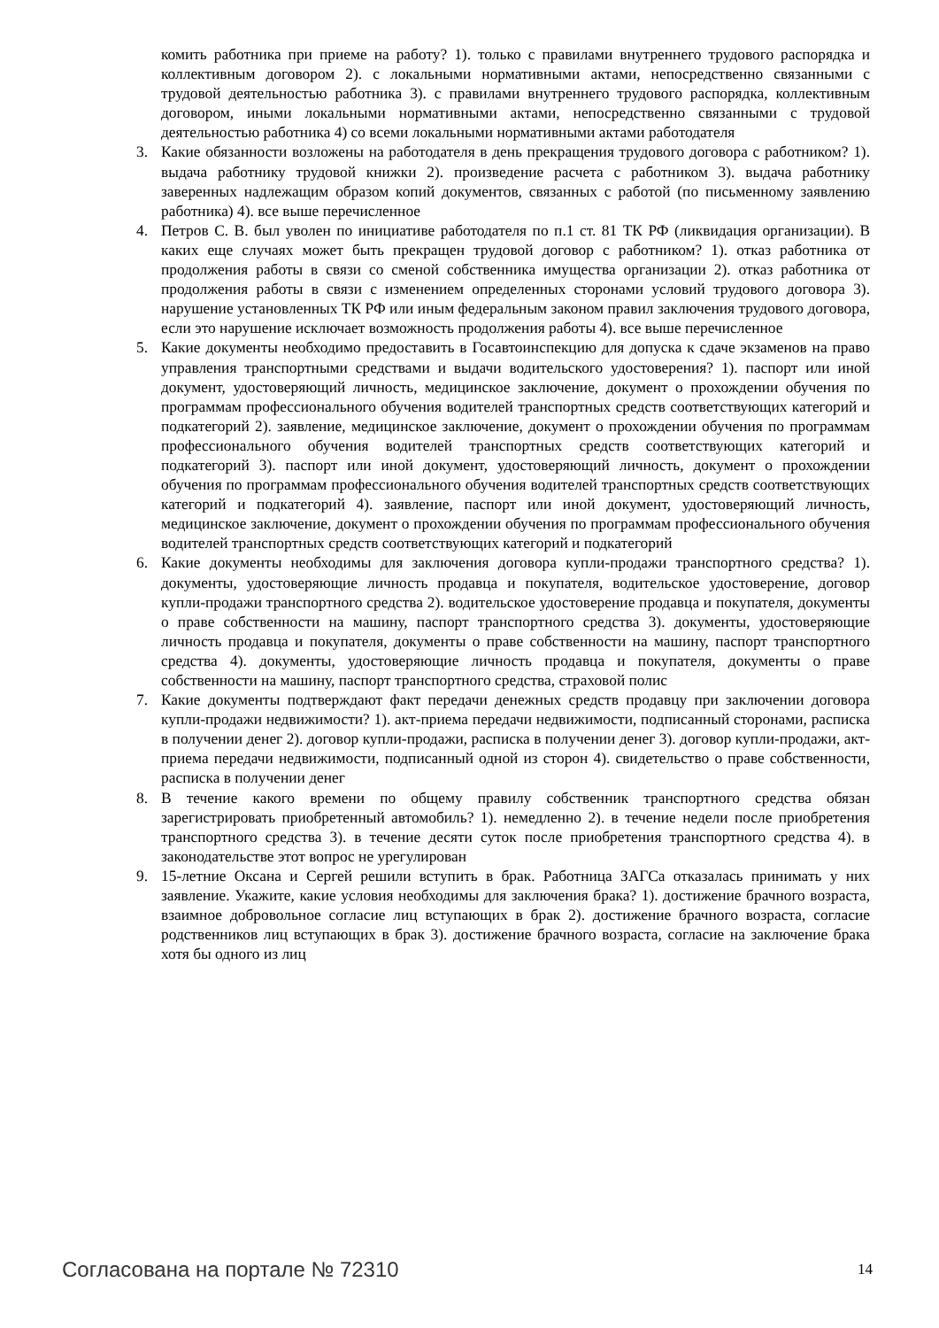комить работника при приеме на работу? 1). только с правилами внутреннего трудового распорядка и коллективным договором 2). с локальными нормативными актами, непосредственно связанными с трудовой деятельностью работника 3). с правилами внутреннего трудового распорядка, коллективным договором, иными локальными нормативными актами, непосредственно связанными с трудовой деятельностью работника 4) со всеми локальными нормативными актами работодателя
3. Какие обязанности возложены на работодателя в день прекращения трудового договора с работником? 1). выдача работнику трудовой книжки 2). произведение расчета с работником 3). выдача работнику заверенных надлежащим образом копий документов, связанных с работой (по письменному заявлению работника) 4). все выше перечисленное
4. Петров С. В. был уволен по инициативе работодателя по п.1 ст. 81 ТК РФ (ликвидация организации). В каких еще случаях может быть прекращен трудовой договор с работником? 1). отказ работника от продолжения работы в связи со сменой собственника имущества организации 2). отказ работника от продолжения работы в связи с изменением определенных сторонами условий трудового договора 3). нарушение установленных ТК РФ или иным федеральным законом правил заключения трудового договора, если это нарушение исключает возможность продолжения работы 4). все выше перечисленное
5. Какие документы необходимо предоставить в Госавтоинспекцию для допуска к сдаче экзаменов на право управления транспортными средствами и выдачи водительского удостоверения? 1). паспорт или иной документ, удостоверяющий личность, медицинское заключение, документ о прохождении обучения по программам профессионального обучения водителей транспортных средств соответствующих категорий и подкатегорий 2). заявление, медицинское заключение, документ о прохождении обучения по программам профессионального обучения водителей транспортных средств соответствующих категорий и подкатегорий 3). паспорт или иной документ, удостоверяющий личность, документ о прохождении обучения по программам профессионального обучения водителей транспортных средств соответствующих категорий и подкатегорий 4). заявление, паспорт или иной документ, удостоверяющий личность, медицинское заключение, документ о прохождении обучения по программам профессионального обучения водителей транспортных средств соответствующих категорий и подкатегорий
6. Какие документы необходимы для заключения договора купли-продажи транспортного средства? 1). документы, удостоверяющие личность продавца и покупателя, водительское удостоверение, договор купли-продажи транспортного средства 2). водительское удостоверение продавца и покупателя, документы о праве собственности на машину, паспорт транспортного средства 3). документы, удостоверяющие личность продавца и покупателя, документы о праве собственности на машину, паспорт транспортного средства 4). документы, удостоверяющие личность продавца и покупателя, документы о праве собственности на машину, паспорт транспортного средства, страховой полис
7. Какие документы подтверждают факт передачи денежных средств продавцу при заключении договора купли-продажи недвижимости? 1). акт-приема передачи недвижимости, подписанный сторонами, расписка в получении денег 2). договор купли-продажи, расписка в получении денег 3). договор купли-продажи, акт-приема передачи недвижимости, подписанный одной из сторон 4). свидетельство о праве собственности, расписка в получении денег
8. В течение какого времени по общему правилу собственник транспортного средства обязан зарегистрировать приобретенный автомобиль? 1). немедленно 2). в течение недели после приобретения транспортного средства 3). в течение десяти суток после приобретения транспортного средства 4). в законодательстве этот вопрос не урегулирован
9. 15-летние Оксана и Сергей решили вступить в брак. Работница ЗАГСа отказалась принимать у них заявление. Укажите, какие условия необходимы для заключения брака? 1). достижение брачного возраста, взаимное добровольное согласие лиц вступающих в брак 2). достижение брачного возраста, согласие родственников лиц вступающих в брак 3). достижение брачного возраста, согласие на заключение брака хотя бы одного из лиц
Согласована на портале № 72310 14